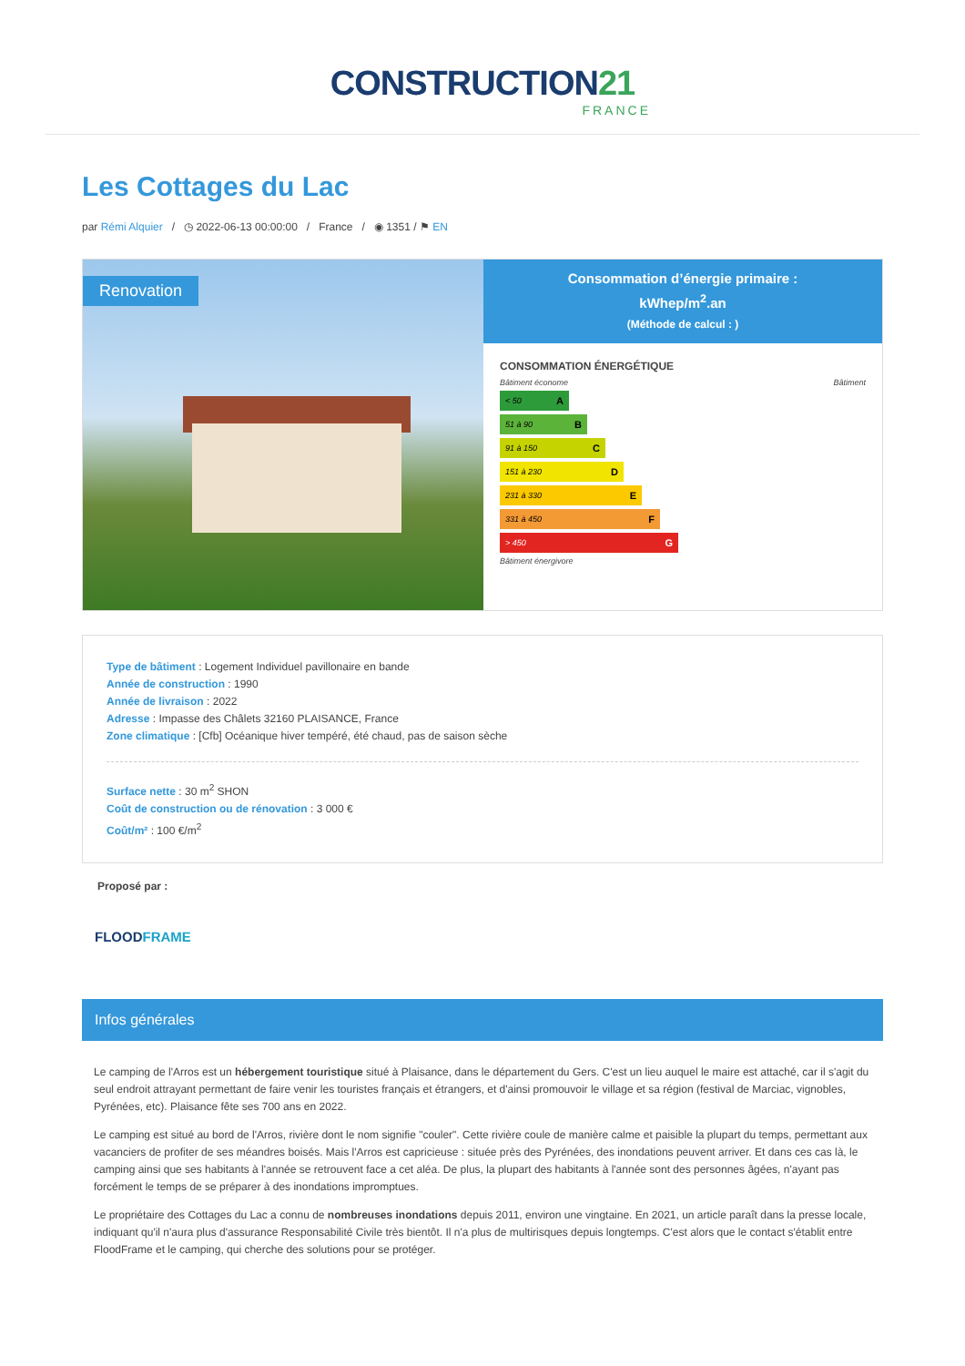CONSTRUCTION21
FRANCE
Les Cottages du Lac
par Rémi Alquier / ◷ 2022-06-13 00:00:00 / France / ◉ 1351 / ⚑ EN
Renovation
Consommation d’énergie primaire :
kWhep/m<sup>2</sup>.an
(Méthode de calcul : )
CONSOMMATION ÉNERGÉTIQUE
Bâtiment économe Bâtiment
< 50 A
51 à 90 B
91 à 150 C
151 à 230 D
231 à 330 E
331 à 450 F
> 450 G
Bâtiment énergivore
Type de bâtiment : Logement Individuel pavillonaire en bande
Année de construction : 1990
Année de livraison : 2022
Adresse : Impasse des Châlets 32160 PLAISANCE, France
Zone climatique : [Cfb] Océanique hiver tempéré, été chaud, pas de saison sèche
Surface nette : 30 m<sup>2</sup> SHON
Coût de construction ou de rénovation : 3 000 €
Coût/m² : 100 €/m<sup>2</sup>
Proposé par :
FLOODFRAME
Infos générales
Le camping de l'Arros est un hébergement touristique situé à Plaisance, dans le département du Gers. C'est un lieu auquel le maire est attaché, car il s'agit du seul endroit attrayant permettant de faire venir les touristes français et étrangers, et d'ainsi promouvoir le village et sa région (festival de Marciac, vignobles, Pyrénées, etc). Plaisance fête ses 700 ans en 2022.
Le camping est situé au bord de l'Arros, rivière dont le nom signifie "couler". Cette rivière coule de manière calme et paisible la plupart du temps, permettant aux vacanciers de profiter de ses méandres boisés. Mais l'Arros est capricieuse : située près des Pyrénées, des inondations peuvent arriver. Et dans ces cas là, le camping ainsi que ses habitants à l'année se retrouvent face a cet aléa. De plus, la plupart des habitants à l'année sont des personnes âgées, n'ayant pas forcément le temps de se préparer à des inondations impromptues.
Le propriétaire des Cottages du Lac a connu de nombreuses inondations depuis 2011, environ une vingtaine. En 2021, un article paraît dans la presse locale, indiquant qu'il n'aura plus d'assurance Responsabilité Civile très bientôt. Il n'a plus de multirisques depuis longtemps. C'est alors que le contact s'établit entre FloodFrame et le camping, qui cherche des solutions pour se protéger.